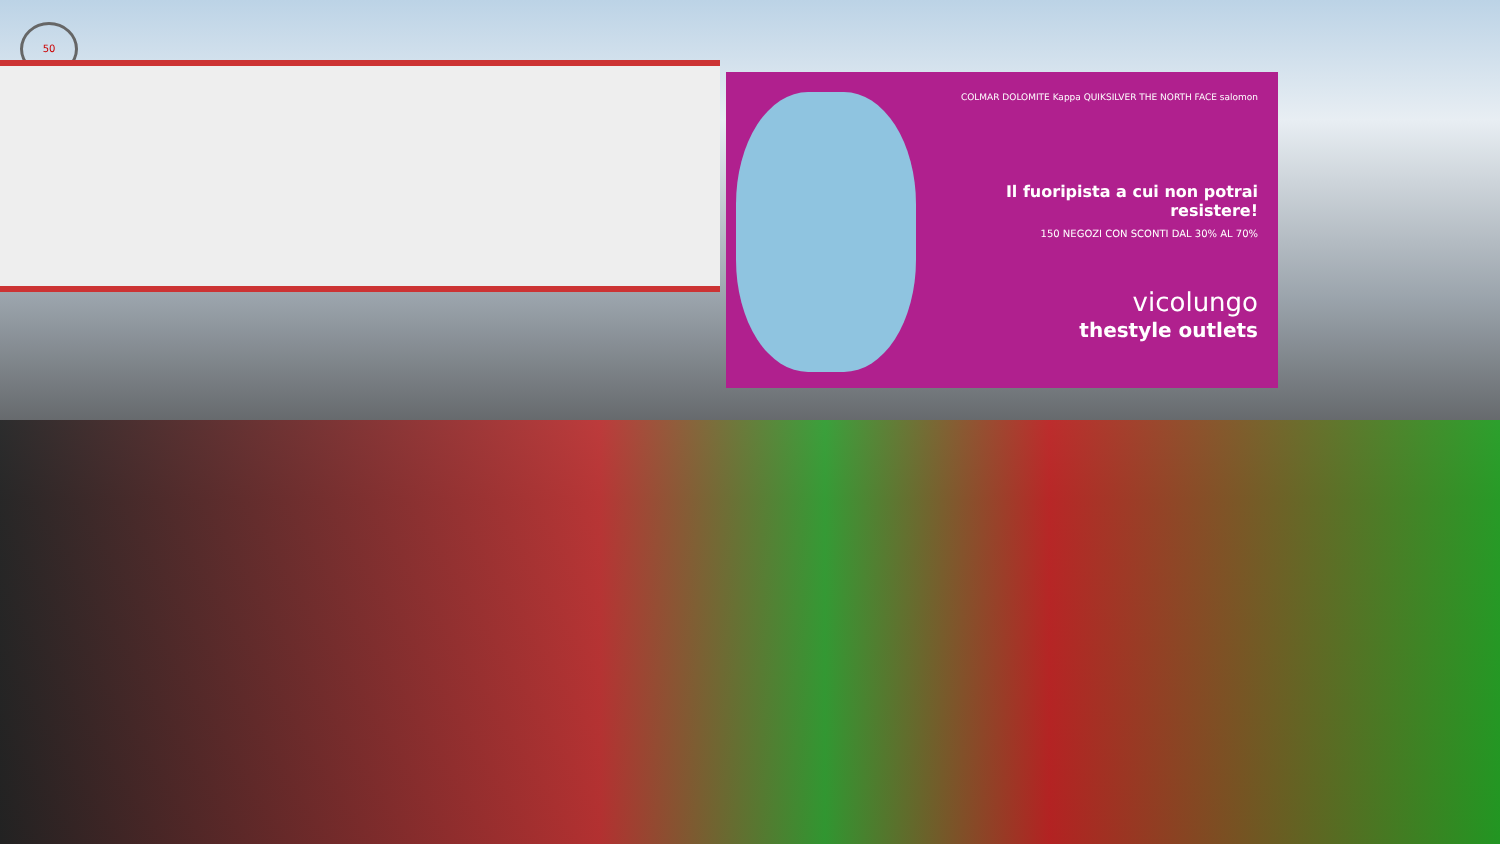50
COLMAR DOLOMITE Kappa QUIKSILVER THE NORTH FACE salomon
Il fuoripista a cui non potrai resistere!
150 NEGOZI CON SCONTI DAL 30% AL 70%
vicolungo
thestyle outlets